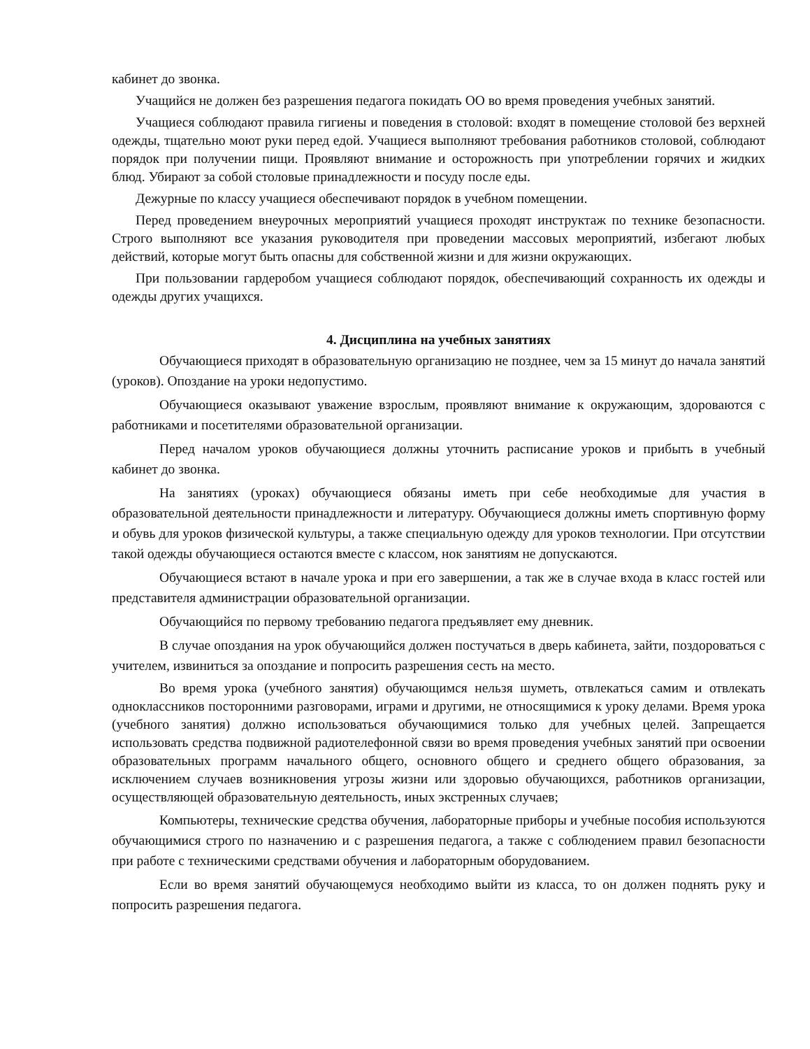кабинет до звонка.
Учащийся не должен без разрешения педагога покидать ОО во время проведения учебных занятий.
Учащиеся соблюдают правила гигиены и поведения в столовой: входят в помещение столовой без верхней одежды, тщательно моют руки перед едой. Учащиеся выполняют требования работников столовой, соблюдают порядок при получении пищи. Проявляют внимание и осторожность при употреблении горячих и жидких блюд. Убирают за собой столовые принадлежности и посуду после еды.
Дежурные по классу учащиеся обеспечивают порядок в учебном помещении.
Перед проведением внеурочных мероприятий учащиеся проходят инструктаж по технике безопасности. Строго выполняют все указания руководителя при проведении массовых мероприятий, избегают любых действий, которые могут быть опасны для собственной жизни и для жизни окружающих.
При пользовании гардеробом учащиеся соблюдают порядок, обеспечивающий сохранность их одежды и одежды других учащихся.
4. Дисциплина на учебных занятиях
Обучающиеся приходят в образовательную организацию не позднее, чем за 15 минут до начала занятий (уроков). Опоздание на уроки недопустимо.
Обучающиеся оказывают уважение взрослым, проявляют внимание к окружающим, здороваются с работниками и посетителями образовательной организации.
Перед началом уроков обучающиеся должны уточнить расписание уроков и прибыть в учебный кабинет до звонка.
На занятиях (уроках) обучающиеся обязаны иметь при себе необходимые для участия в образовательной деятельности принадлежности и литературу. Обучающиеся должны иметь спортивную форму и обувь для уроков физической культуры, а также специальную одежду для уроков технологии. При отсутствии такой одежды обучающиеся остаются вместе с классом, нок занятиям не допускаются.
Обучающиеся встают в начале урока и при его завершении, а так же в случае входа в класс гостей или представителя администрации образовательной организации.
Обучающийся по первому требованию педагога предъявляет ему дневник.
В случае опоздания на урок обучающийся должен постучаться в дверь кабинета, зайти, поздороваться с учителем, извиниться за опоздание и попросить разрешения сесть на место.
Во время урока (учебного занятия) обучающимся нельзя шуметь, отвлекаться самим и отвлекать одноклассников посторонними разговорами, играми и другими, не относящимися к уроку делами. Время урока (учебного занятия) должно использоваться обучающимися только для учебных целей. Запрещается использовать средства подвижной радиотелефонной связи во время проведения учебных занятий при освоении образовательных программ начального общего, основного общего и среднего общего образования, за исключением случаев возникновения угрозы жизни или здоровью обучающихся, работников организации, осуществляющей образовательную деятельность, иных экстренных случаев;
Компьютеры, технические средства обучения, лабораторные приборы и учебные пособия используются обучающимися строго по назначению и с разрешения педагога, а также с соблюдением правил безопасности при работе с техническими средствами обучения и лабораторным оборудованием.
Если во время занятий обучающемуся необходимо выйти из класса, то он должен поднять руку и попросить разрешения педагога.